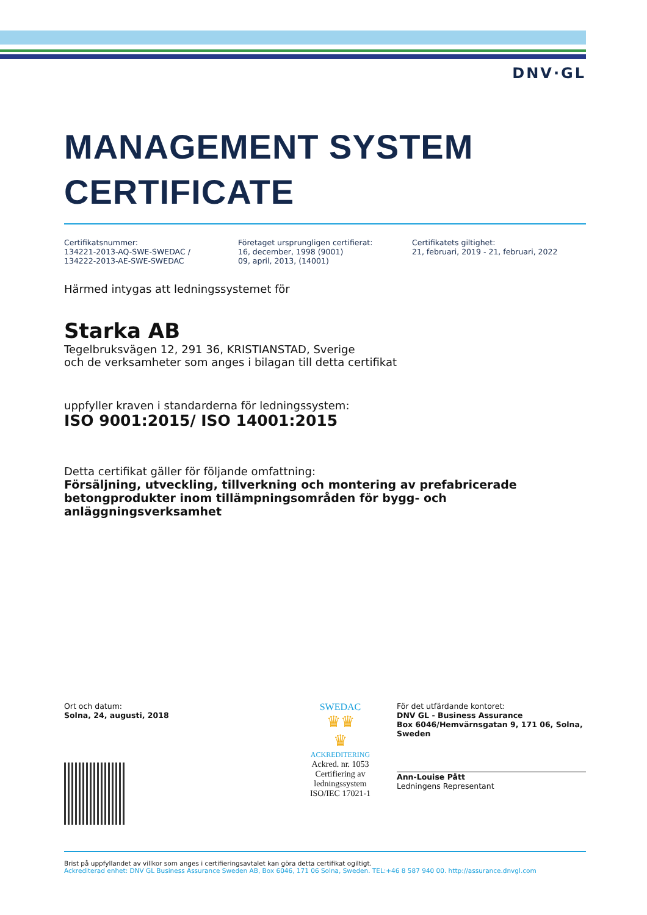DNV·GL
MANAGEMENT SYSTEM
CERTIFICATE
Certifikatsnummer:
134221-2013-AQ-SWE-SWEDAC /
134222-2013-AE-SWE-SWEDAC
Företaget ursprungligen certifierat:
16, december, 1998 (9001)
09, april, 2013, (14001)
Certifikatets giltighet:
21, februari, 2019 - 21, februari, 2022
Härmed intygas att ledningssystemet för
Starka AB
Tegelbruksvägen 12, 291 36, KRISTIANSTAD, Sverige
och de verksamheter som anges i bilagan till detta certifikat
uppfyller kraven i standarderna för ledningssystem:
ISO 9001:2015/ ISO 14001:2015
Detta certifikat gäller för följande omfattning:
Försäljning, utveckling, tillverkning och montering av prefabricerade betongprodukter inom tillämpningsområden för bygg- och anläggningsverksamhet
Ort och datum:
Solna, 24, augusti, 2018
SWEDAC
♛♛
♛
ACKREDITERING
Ackred. nr. 1053
Certifiering av
ledningssystem
ISO/IEC 17021-1
För det utfärdande kontoret:
DNV GL - Business Assurance
Box 6046/Hemvärnsgatan 9, 171 06, Solna, Sweden
Ann-Louise Pått
Ledningens Representant
Brist på uppfyllandet av villkor som anges i certifieringsavtalet kan göra detta certifikat ogiltigt.
Ackrediterad enhet: DNV GL Business Assurance Sweden AB, Box 6046, 171 06 Solna, Sweden. TEL:+46 8 587 940 00. http://assurance.dnvgl.com